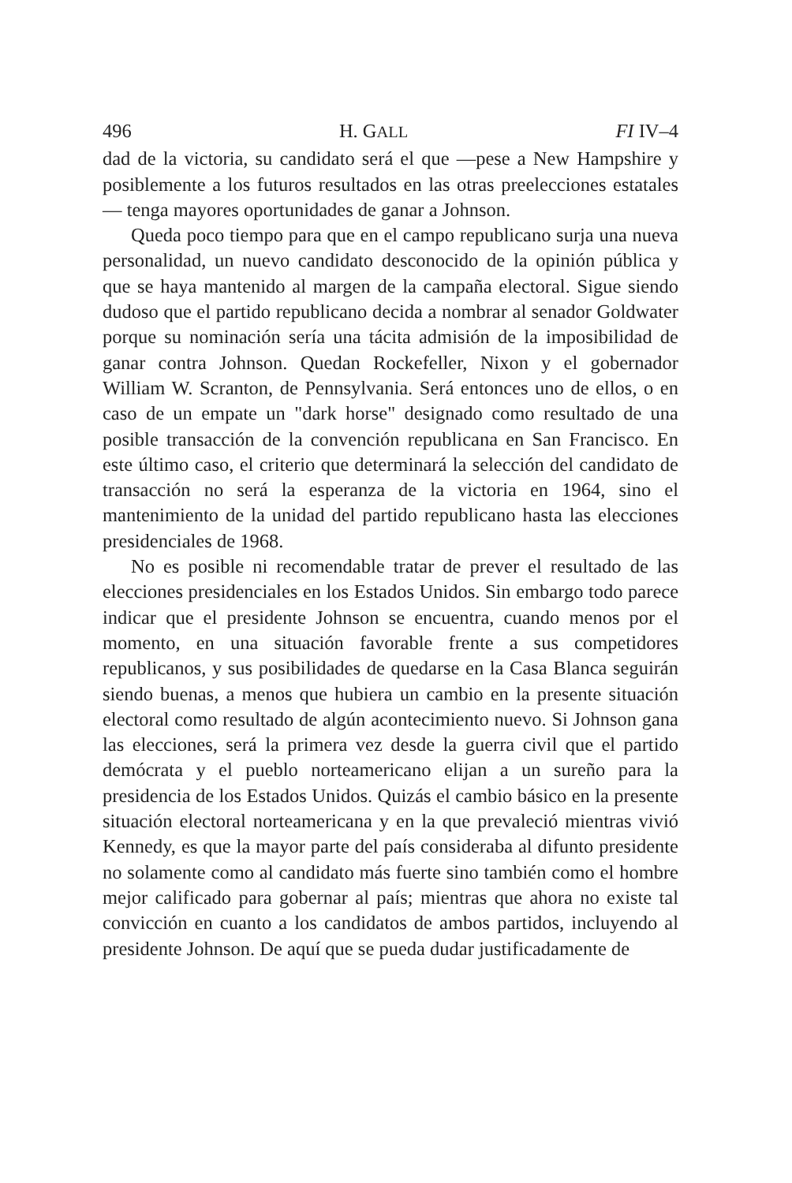496 H. GALL FI IV–4
dad de la victoria, su candidato será el que —pese a New Hampshire y posiblemente a los futuros resultados en las otras preelecciones estatales— tenga mayores oportunidades de ganar a Johnson.
Queda poco tiempo para que en el campo republicano surja una nueva personalidad, un nuevo candidato desconocido de la opinión pública y que se haya mantenido al margen de la campaña electoral. Sigue siendo dudoso que el partido republicano decida a nombrar al senador Goldwater porque su nominación sería una tácita admisión de la imposibilidad de ganar contra Johnson. Quedan Rockefeller, Nixon y el gobernador William W. Scranton, de Pennsylvania. Será entonces uno de ellos, o en caso de un empate un "dark horse" designado como resultado de una posible transacción de la convención republicana en San Francisco. En este último caso, el criterio que determinará la selección del candidato de transacción no será la esperanza de la victoria en 1964, sino el mantenimiento de la unidad del partido republicano hasta las elecciones presidenciales de 1968.
No es posible ni recomendable tratar de prever el resultado de las elecciones presidenciales en los Estados Unidos. Sin embargo todo parece indicar que el presidente Johnson se encuentra, cuando menos por el momento, en una situación favorable frente a sus competidores republicanos, y sus posibilidades de quedarse en la Casa Blanca seguirán siendo buenas, a menos que hubiera un cambio en la presente situación electoral como resultado de algún acontecimiento nuevo. Si Johnson gana las elecciones, será la primera vez desde la guerra civil que el partido demócrata y el pueblo norteamericano elijan a un sureño para la presidencia de los Estados Unidos. Quizás el cambio básico en la presente situación electoral norteamericana y en la que prevaleció mientras vivió Kennedy, es que la mayor parte del país consideraba al difunto presidente no solamente como al candidato más fuerte sino también como el hombre mejor calificado para gobernar al país; mientras que ahora no existe tal convicción en cuanto a los candidatos de ambos partidos, incluyendo al presidente Johnson. De aquí que se pueda dudar justificadamente de